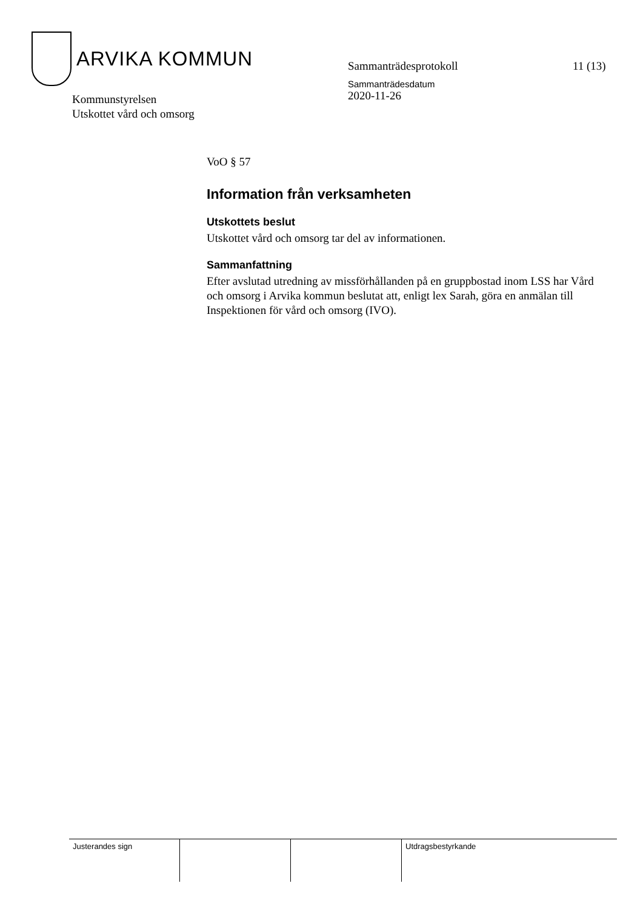ARVIKA KOMMUN
Sammanträdesprotokoll
Sammanträdesdatum
2020-11-26
11 (13)
Kommunstyrelsen
Utskottet vård och omsorg
VoO § 57
Information från verksamheten
Utskottets beslut
Utskottet vård och omsorg tar del av informationen.
Sammanfattning
Efter avslutad utredning av missförhållanden på en gruppbostad inom LSS har Vård och omsorg i Arvika kommun beslutat att, enligt lex Sarah, göra en anmälan till Inspektionen för vård och omsorg (IVO).
| Justerandes sign | | | Utdragsbestyrkande |